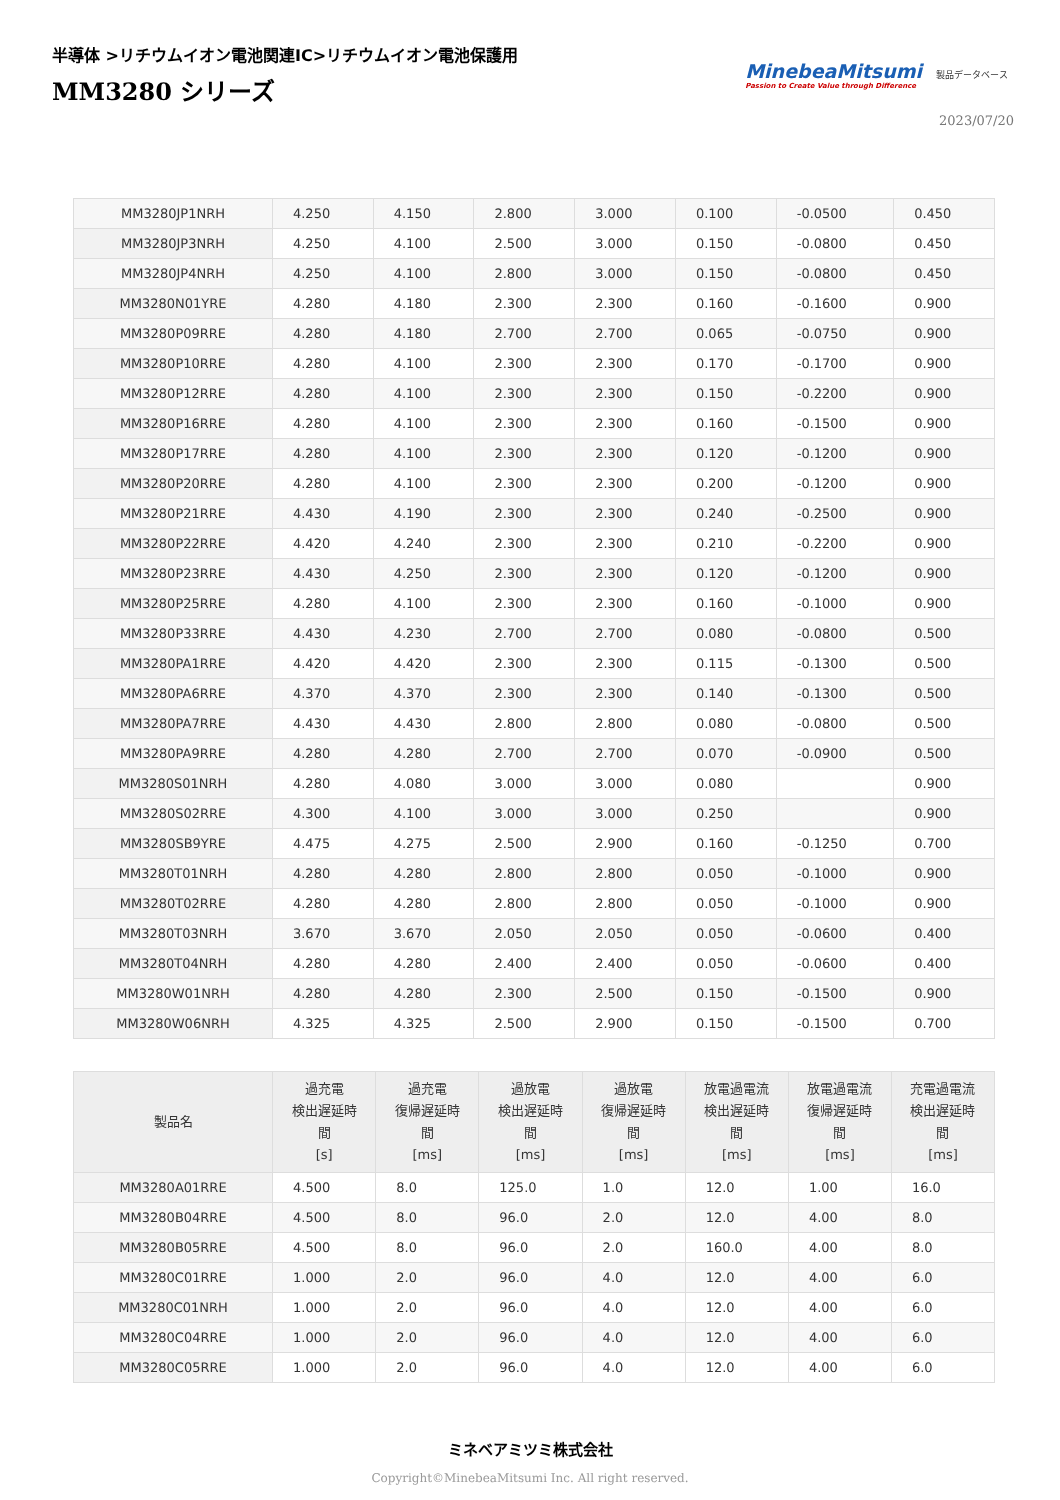半導体 >リチウムイオン電池関連IC>リチウムイオン電池保護用
MM3280 シリーズ
MinebeaMitsumi
Passion to Create Value through Difference
製品データベース
2023/07/20
| MM3280JP1NRH | 4.250 | 4.150 | 2.800 | 3.000 | 0.100 | -0.0500 | 0.450 |
| MM3280JP3NRH | 4.250 | 4.100 | 2.500 | 3.000 | 0.150 | -0.0800 | 0.450 |
| MM3280JP4NRH | 4.250 | 4.100 | 2.800 | 3.000 | 0.150 | -0.0800 | 0.450 |
| MM3280N01YRE | 4.280 | 4.180 | 2.300 | 2.300 | 0.160 | -0.1600 | 0.900 |
| MM3280P09RRE | 4.280 | 4.180 | 2.700 | 2.700 | 0.065 | -0.0750 | 0.900 |
| MM3280P10RRE | 4.280 | 4.100 | 2.300 | 2.300 | 0.170 | -0.1700 | 0.900 |
| MM3280P12RRE | 4.280 | 4.100 | 2.300 | 2.300 | 0.150 | -0.2200 | 0.900 |
| MM3280P16RRE | 4.280 | 4.100 | 2.300 | 2.300 | 0.160 | -0.1500 | 0.900 |
| MM3280P17RRE | 4.280 | 4.100 | 2.300 | 2.300 | 0.120 | -0.1200 | 0.900 |
| MM3280P20RRE | 4.280 | 4.100 | 2.300 | 2.300 | 0.200 | -0.1200 | 0.900 |
| MM3280P21RRE | 4.430 | 4.190 | 2.300 | 2.300 | 0.240 | -0.2500 | 0.900 |
| MM3280P22RRE | 4.420 | 4.240 | 2.300 | 2.300 | 0.210 | -0.2200 | 0.900 |
| MM3280P23RRE | 4.430 | 4.250 | 2.300 | 2.300 | 0.120 | -0.1200 | 0.900 |
| MM3280P25RRE | 4.280 | 4.100 | 2.300 | 2.300 | 0.160 | -0.1000 | 0.900 |
| MM3280P33RRE | 4.430 | 4.230 | 2.700 | 2.700 | 0.080 | -0.0800 | 0.500 |
| MM3280PA1RRE | 4.420 | 4.420 | 2.300 | 2.300 | 0.115 | -0.1300 | 0.500 |
| MM3280PA6RRE | 4.370 | 4.370 | 2.300 | 2.300 | 0.140 | -0.1300 | 0.500 |
| MM3280PA7RRE | 4.430 | 4.430 | 2.800 | 2.800 | 0.080 | -0.0800 | 0.500 |
| MM3280PA9RRE | 4.280 | 4.280 | 2.700 | 2.700 | 0.070 | -0.0900 | 0.500 |
| MM3280S01NRH | 4.280 | 4.080 | 3.000 | 3.000 | 0.080 | | 0.900 |
| MM3280S02RRE | 4.300 | 4.100 | 3.000 | 3.000 | 0.250 | | 0.900 |
| MM3280SB9YRE | 4.475 | 4.275 | 2.500 | 2.900 | 0.160 | -0.1250 | 0.700 |
| MM3280T01NRH | 4.280 | 4.280 | 2.800 | 2.800 | 0.050 | -0.1000 | 0.900 |
| MM3280T02RRE | 4.280 | 4.280 | 2.800 | 2.800 | 0.050 | -0.1000 | 0.900 |
| MM3280T03NRH | 3.670 | 3.670 | 2.050 | 2.050 | 0.050 | -0.0600 | 0.400 |
| MM3280T04NRH | 4.280 | 4.280 | 2.400 | 2.400 | 0.050 | -0.0600 | 0.400 |
| MM3280W01NRH | 4.280 | 4.280 | 2.300 | 2.500 | 0.150 | -0.1500 | 0.900 |
| MM3280W06NRH | 4.325 | 4.325 | 2.500 | 2.900 | 0.150 | -0.1500 | 0.700 |
| 製品名 | 過充電 検出遅延時 間 [s] | 過充電 復帰遅延時 間 [ms] | 過放電 検出遅延時 間 [ms] | 過放電 復帰遅延時 間 [ms] | 放電過電流 検出遅延時 間 [ms] | 放電過電流 復帰遅延時 間 [ms] | 充電過電流 検出遅延時 間 [ms] |
| --- | --- | --- | --- | --- | --- | --- | --- |
| MM3280A01RRE | 4.500 | 8.0 | 125.0 | 1.0 | 12.0 | 1.00 | 16.0 |
| MM3280B04RRE | 4.500 | 8.0 | 96.0 | 2.0 | 12.0 | 4.00 | 8.0 |
| MM3280B05RRE | 4.500 | 8.0 | 96.0 | 2.0 | 160.0 | 4.00 | 8.0 |
| MM3280C01RRE | 1.000 | 2.0 | 96.0 | 4.0 | 12.0 | 4.00 | 6.0 |
| MM3280C01NRH | 1.000 | 2.0 | 96.0 | 4.0 | 12.0 | 4.00 | 6.0 |
| MM3280C04RRE | 1.000 | 2.0 | 96.0 | 4.0 | 12.0 | 4.00 | 6.0 |
| MM3280C05RRE | 1.000 | 2.0 | 96.0 | 4.0 | 12.0 | 4.00 | 6.0 |
ミネベアミツミ株式会社
Copyright©MinebeaMitsumi Inc. All right reserved.